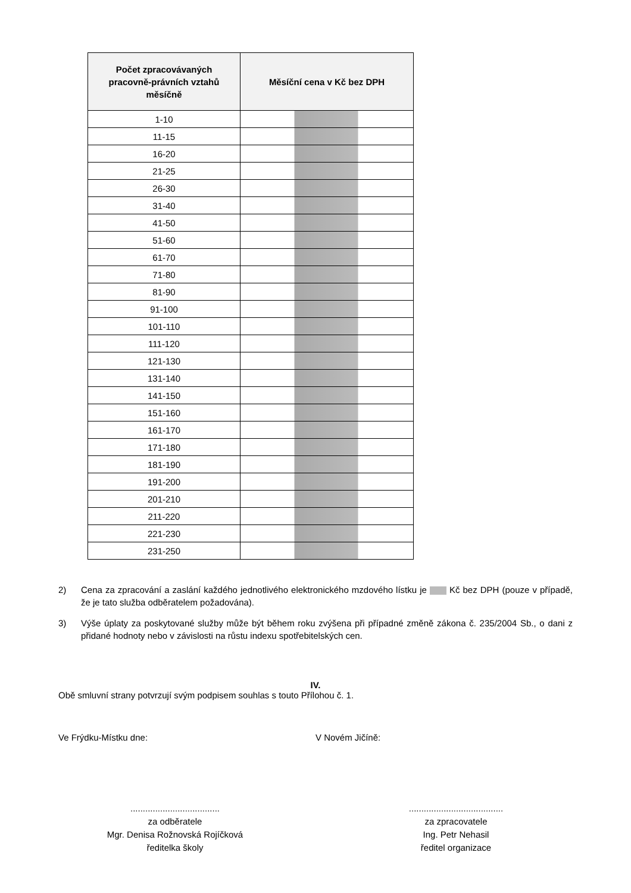| Počet zpracovávaných pracovně-právních vztahů měsíčně | Měsíční cena v Kč bez DPH |
| --- | --- |
| 1-10 | |
| 11-15 | |
| 16-20 | |
| 21-25 | |
| 26-30 | |
| 31-40 | |
| 41-50 | |
| 51-60 | |
| 61-70 | |
| 71-80 | |
| 81-90 | |
| 91-100 | |
| 101-110 | |
| 111-120 | |
| 121-130 | |
| 131-140 | |
| 141-150 | |
| 151-160 | |
| 161-170 | |
| 171-180 | |
| 181-190 | |
| 191-200 | |
| 201-210 | |
| 211-220 | |
| 221-230 | |
| 231-250 | |
2) Cena za zpracování a zaslání každého jednotlivého elektronického mzdového lístku je Kč bez DPH (pouze v případě, že je tato služba odběratelem požadována).
3) Výše úplaty za poskytované služby může být během roku zvýšena při případné změně zákona č. 235/2004 Sb., o dani z přidané hodnoty nebo v závislosti na růstu indexu spotřebitelských cen.
IV.
Obě smluvní strany potvrzují svým podpisem souhlas s touto Přílohou č. 1.
Ve Frýdku-Místku dne: V Novém Jičíně:
....................................
za odběratele
Mgr. Denisa Rožnovská Rojíčková
ředitelka školy
......................................
za zpracovatele
Ing. Petr Nehasil
ředitel organizace